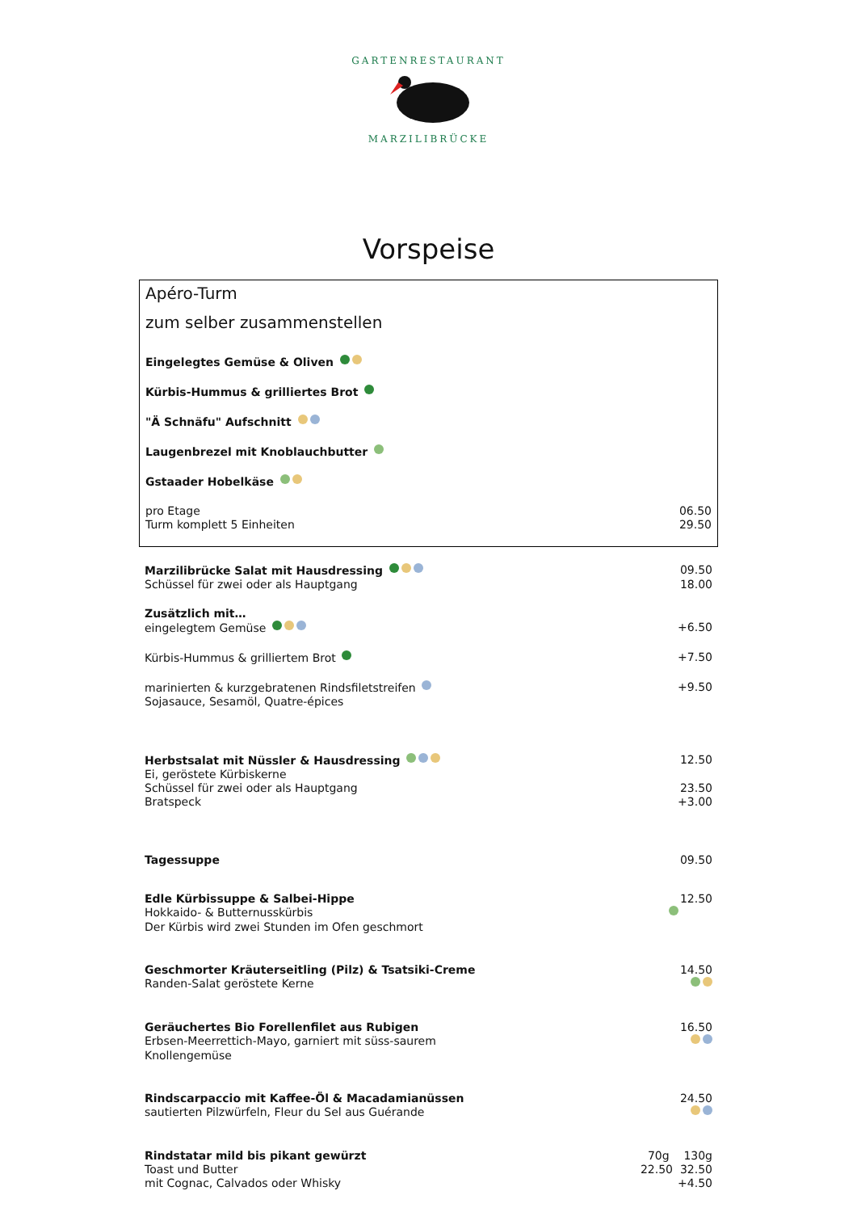GARTENRESTAURANT
MARZILIBRÜCKE
Vorspeise
Apéro-Turm
zum selber zusammenstellen
Eingelegtes Gemüse & Oliven
Kürbis-Hummus & grilliertes Brot
"Ä Schnäfu" Aufschnitt
Laugenbrezel mit Knoblauchbutter
Gstaader Hobelkäse
pro Etage 06.50
Turm komplett 5 Einheiten 29.50
Marzilibrücke Salat mit Hausdressing 09.50
Schüssel für zwei oder als Hauptgang 18.00
Zusätzlich mit…
eingelegtem Gemüse +6.50
Kürbis-Hummus & grilliertem Brot +7.50
marinierten & kurzgebratenen Rindsfiletstreifen +9.50
Sojasauce, Sesamöl, Quatre-épices
Herbstsalat mit Nüssler & Hausdressing 12.50
Ei, geröstete Kürbiskerne
Schüssel für zwei oder als Hauptgang 23.50
Bratspeck +3.00
Tagessuppe 09.50
Edle Kürbissuppe & Salbei-Hippe 12.50
Hokkaido- & Butternusskürbis
Der Kürbis wird zwei Stunden im Ofen geschmort
Geschmorter Kräuterseitling (Pilz) & Tsatsiki-Creme 14.50
Randen-Salat geröstete Kerne
Geräuchertes Bio Forellenfilet aus Rubigen 16.50
Erbsen-Meerrettich-Mayo, garniert mit süss-saurem
Knollengemüse
Rindscarpaccio mit Kaffee-Öl & Macadamianüssen 24.50
sautierten Pilzwürfeln, Fleur du Sel aus Guérande
Rindstatar mild bis pikant gewürzt 70g 130g
Toast und Butter 22.50 32.50
mit Cognac, Calvados oder Whisky +4.50